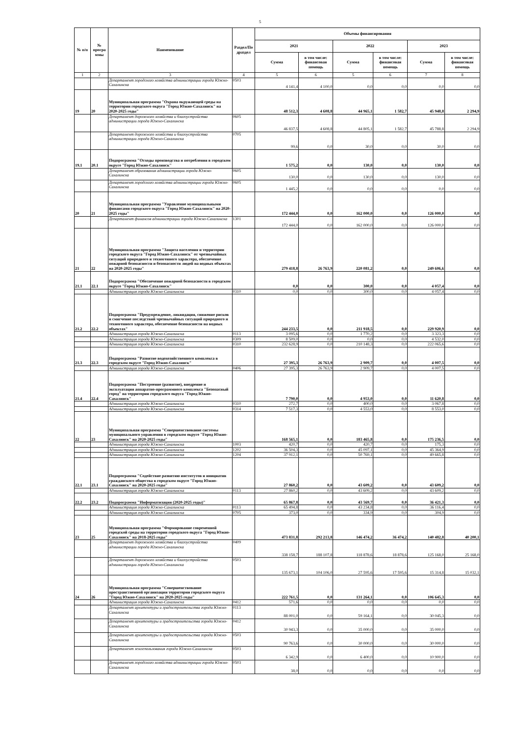5
| № п/п | № програ ммы | Наименование | Раздел/По драздел | Объемы финансирования | | | | | |
| --- | --- | --- | --- | --- | --- | --- | --- | --- | --- |
| | | | | 2021 | | 2022 | | 2023 | |
| | | | | Сумма | в том числе: финансовая помощь | Сумма | в том числе: финансовая помощь | Сумма | в том числе: финансовая помощь |
| 1 | 2 | 3 | 4 | 5 | 6 | 5 | 6 | 7 | 8 |
| | | Департамент городского хозяйства администрации города Южно-Сахалинска | 0503 | 4 141,4 | 4 100,0 | 0,0 | 0,0 | 0,0 | 0,0 |
| 19 | 20 | Муниципальная программа "Охрана окружающей среды на территории городского округа "Город Южно-Сахалинск" на 2020-2025 годы" | | 48 512,3 | 4 608,8 | 44 965,1 | 1 582,7 | 45 948,8 | 2 294,9 |
| | | Департамент дорожного хозяйства и благоустройства администрации города Южно-Сахалинска | 0605 | 46 837,5 | 4 608,8 | 44 805,1 | 1 582,7 | 45 788,8 | 2 294,9 |
| | | Департамент дорожного хозяйства и благоустройства администрации города Южно-Сахалинска | 0705 | 99,6 | 0,0 | 30,0 | 0,0 | 30,0 | 0,0 |
| 19.1 | 20.1 | Подпрограмма "Отходы производства и потребления в городском округе "Город Южно-Сахалинск" | | 1 575,2 | 0,0 | 130,0 | 0,0 | 130,0 | 0,0 |
| | | Департамент образования администрации города Южно-Сахалинска | 0605 | 130,0 | 0,0 | 130,0 | 0,0 | 130,0 | 0,0 |
| | | Департамент городского хозяйства администрации города Южно-Сахалинска | 0605 | 1 445,2 | 0,0 | 0,0 | 0,0 | 0,0 | 0,0 |
| 20 | 21 | Муниципальная программа "Управление муниципальными финансами городского округа "Город Южно-Сахалинск" на 2020-2025 годы" | | 172 444,0 | 0,0 | 162 000,0 | 0,0 | 126 000,0 | 0,0 |
| | | Департамент финансов администрации города Южно-Сахалинска | 1301 | 172 444,0 | 0,0 | 162 000,0 | 0,0 | 126 000,0 | 0,0 |
| 21 | 22 | Муниципальная программа "Защита населения и территории городского округа "Город Южно-Сахалинск" от чрезвычайных ситуаций природного и техногенного характера, обеспечение пожарной безопасности и безопасности людей на водных объектах на 2020-2025 годы" | | 279 418,8 | 26 763,9 | 220 081,2 | 0,0 | 249 606,6 | 0,0 |
| 21.1 | 22.1 | Подпрограмма "Обеспечение пожарной безопасности в городском округе "Город Южно-Сахалинск" | | 0,0 | 0,0 | 300,0 | 0,0 | 4 057,4 | 0,0 |
| | | Администрация города Южно-Сахалинска | 0310 | 0,0 | 0,0 | 300,0 | 0,0 | 4 057,4 | 0,0 |
| 21.2 | 22.2 | Подпрограмма "Предупреждение, ликвидация, снижение рисков и смягчение последствий чрезвычайных ситуаций природного и техногенного характера, обеспечение безопасности на водных объектах" | | 244 233,5 | 0,0 | 211 918,5 | 0,0 | 229 920,9 | 0,0 |
| | | Администрация города Южно-Сахалинска | 0113 | 3 095,6 | 0,0 | 1 770,2 | 0,0 | 3 323,3 | 0,0 |
| | | Администрация города Южно-Сахалинска | 0309 | 8 509,0 | 0,0 | 0,0 | 0,0 | 4 532,0 | 0,0 |
| | | Администрация города Южно-Сахалинска | 0310 | 232 628,9 | 0,0 | 210 148,3 | 0,0 | 222 065,6 | 0,0 |
| 21.3 | 22.3 | Подпрограмма "Развитие водохозяйственного комплекса в городском округе "Город Южно-Сахалинск" | | 27 395,3 | 26 763,9 | 2 909,7 | 0,0 | 4 007,5 | 0,0 |
| | | Администрация города Южно-Сахалинска | 0406 | 27 395,3 | 26 763,9 | 2 909,7 | 0,0 | 4 007,5 | 0,0 |
| 21.4 | 22.4 | Подпрограмма "Построение (развитие), внедрение и эксплуатация аппаратно-программного комплекса "Безопасный город" на территории городского округа "Город Южно-Сахалинск" | | 7 790,0 | 0,0 | 4 953,0 | 0,0 | 11 620,8 | 0,0 |
| | | Администрация города Южно-Сахалинска | 0310 | 272,7 | 0,0 | 400,0 | 0,0 | 3 067,8 | 0,0 |
| | | Администрация города Южно-Сахалинска | 0314 | 7 517,3 | 0,0 | 4 553,0 | 0,0 | 8 553,0 | 0,0 |
| 22 | 23 | Муниципальная программа "Совершенствование системы муниципального управления в городском округе "Город Южно-Сахалинск" на 2020-2025 годы" | | 168 565,1 | 0,0 | 183 465,8 | 0,0 | 175 236,5 | 0,0 |
| | | Администрация города Южно-Сахалинска | 1003 | 420,7 | 0,0 | 420,7 | 0,0 | 175,3 | 0,0 |
| | | Администрация города Южно-Сахалинска | 1202 | 36 504,3 | 0,0 | 45 097,1 | 0,0 | 45 364,9 | 0,0 |
| | | Администрация города Южно-Сахалинска | 1204 | 37 912,1 | 0,0 | 50 769,1 | 0,0 | 49 665,8 | 0,0 |
| 22.1 | 23.1 | Подпрограмма "Содействие развитию институтов и инициатив гражданского общества в городском округе "Город Южно-Сахалинск" на 2020-2025 годы" | | 27 860,2 | 0,0 | 43 609,2 | 0,0 | 43 609,2 | 0,0 |
| | | Администрация города Южно-Сахалинска | 0113 | 27 860,2 | 0,0 | 43 609,2 | 0,0 | 43 609,2 | 0,0 |
| 22.2 | 23.2 | Подпрограмма "Информатизация (2020-2025 годы)" | | 65 867,8 | 0,0 | 43 569,7 | 0,0 | 36 421,3 | 0,0 |
| | | Администрация города Южно-Сахалинска | 0113 | 65 494,8 | 0,0 | 43 234,8 | 0,0 | 36 116,4 | 0,0 |
| | | Администрация города Южно-Сахалинска | 0705 | 373,0 | 0,0 | 334,9 | 0,0 | 304,9 | 0,0 |
| 23 | 25 | Муниципальная программа "Формирование современной городской среды на территории городского округа "Город Южно-Сахалинск" на 2018-2025 годы" | | 473 831,8 | 292 213,8 | 146 474,2 | 36 474,2 | 140 482,8 | 40 200,1 |
| | | Департамент дорожного хозяйства и благоустройства администрации города Южно-Сахалинска | 0409 | 338 158,7 | 188 107,8 | 118 878,6 | 18 878,6 | 125 168,0 | 25 168,0 |
| | | Департамент дорожного хозяйства и благоустройства администрации города Южно-Сахалинска | 0503 | 135 673,1 | 104 106,0 | 27 595,6 | 17 595,6 | 15 314,8 | 15 032,1 |
| 24 | 26 | Муниципальная программа "Совершенствование пространственной организации территории городского округа "Город Южно-Сахалинск" на 2020-2025 годы" | | 222 761,5 | 0,0 | 131 264,1 | 0,0 | 106 645,3 | 0,0 |
| | | Администрация города Южно-Сахалинска | 0412 | 571,6 | 0,0 | 0,0 | 0,0 | 0,0 | 0,0 |
| | | Департамент архитектуры и градостроительства города Южно-Сахалинска | 0113 | 88 001,0 | 0,0 | 59 164,1 | 0,0 | 30 045,3 | 0,0 |
| | | Департамент архитектуры и градостроительства города Южно-Сахалинска | 0412 | 30 943,3 | 0,0 | 35 000,0 | 0,0 | 35 000,0 | 0,0 |
| | | Департамент архитектуры и градостроительства города Южно-Сахалинска | 0503 | 90 763,6 | 0,0 | 30 000,0 | 0,0 | 30 000,0 | 0,0 |
| | | Департамент землепользования города Южно-Сахалинска | 0503 | 6 342,9 | 0,0 | 6 400,0 | 0,0 | 10 900,0 | 0,0 |
| | | Департамент городского хозяйства администрации города Южно-Сахалинска | 0503 | 38,0 | 0,0 | 0,0 | 0,0 | 0,0 | 0,0 |